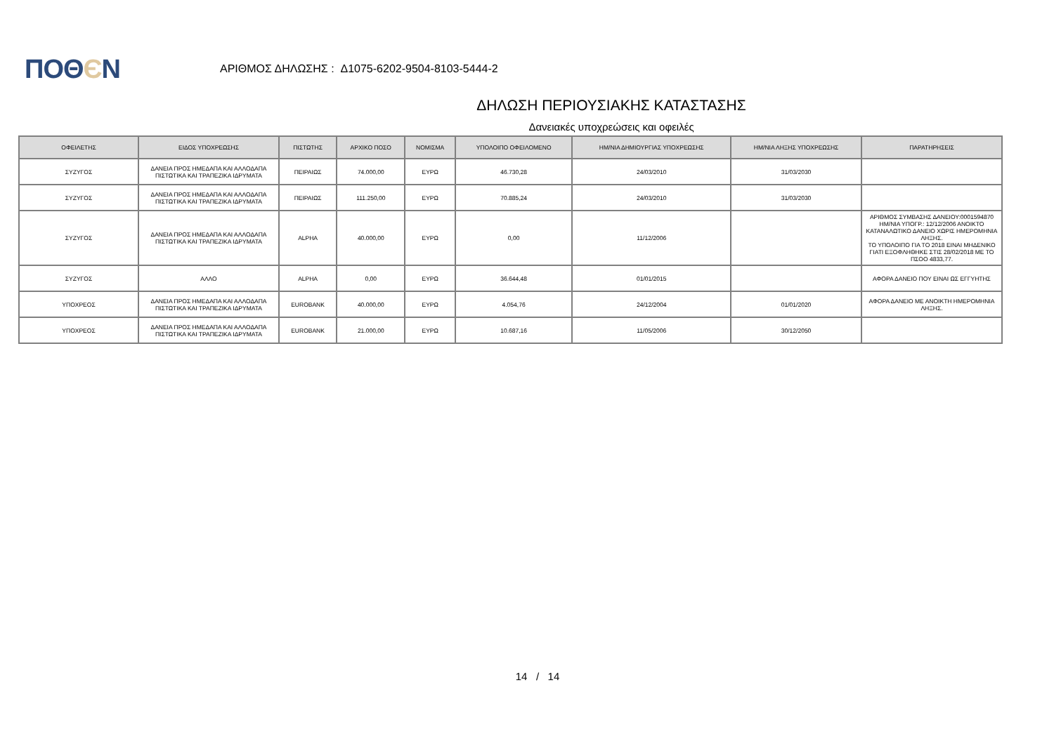ΠΟΘЄΝ
ΑΡΙΘΜΟΣ ΔΗΛΩΣΗΣ : Δ1075-6202-9504-8103-5444-2
ΔΗΛΩΣΗ ΠΕΡΙΟΥΣΙΑΚΗΣ ΚΑΤΑΣΤΑΣΗΣ
Δανειακές υποχρεώσεις και οφειλές
| ΟΦΕΙΛΕΤΗΣ | ΕΙΔΟΣ ΥΠΟΧΡΕΩΣΗΣ | ΠΙΣΤΩΤΗΣ | ΑΡΧΙΚΟ ΠΟΣΟ | ΝΟΜΙΣΜΑ | ΥΠΟΛΟΙΠΟ ΟΦΕΙΛΟΜΕΝΟ | ΗΜ/ΝΙΑ ΔΗΜΙΟΥΡΓΙΑΣ ΥΠΟΧΡΕΩΣΗΣ | ΗΜ/ΝΙΑ ΛΗΞΗΣ ΥΠΟΧΡΕΩΣΗΣ | ΠΑΡΑΤΗΡΗΣΕΙΣ |
| --- | --- | --- | --- | --- | --- | --- | --- | --- |
| ΣΥΖΥΓΟΣ | ΔΑΝΕΙΑ ΠΡΟΣ ΗΜΕΔΑΠΑ ΚΑΙ ΑΛΛΟΔΑΠΑ ΠΙΣΤΩΤΙΚΑ ΚΑΙ ΤΡΑΠΕΖΙΚΑ ΙΔΡΥΜΑΤΑ | ΠΕΙΡΑΙΩΣ | 74.000,00 | ΕΥΡΩ | 46.730,28 | 24/03/2010 | 31/03/2030 | |
| ΣΥΖΥΓΟΣ | ΔΑΝΕΙΑ ΠΡΟΣ ΗΜΕΔΑΠΑ ΚΑΙ ΑΛΛΟΔΑΠΑ ΠΙΣΤΩΤΙΚΑ ΚΑΙ ΤΡΑΠΕΖΙΚΑ ΙΔΡΥΜΑΤΑ | ΠΕΙΡΑΙΩΣ | 111.250,00 | ΕΥΡΩ | 70.885,24 | 24/03/2010 | 31/03/2030 | |
| ΣΥΖΥΓΟΣ | ΔΑΝΕΙΑ ΠΡΟΣ ΗΜΕΔΑΠΑ ΚΑΙ ΑΛΛΟΔΑΠΑ ΠΙΣΤΩΤΙΚΑ ΚΑΙ ΤΡΑΠΕΖΙΚΑ ΙΔΡΥΜΑΤΑ | ALPHA | 40.000,00 | ΕΥΡΩ | 0,00 | 11/12/2006 | | ΑΡΙΘΜΟΣ ΣΥΜΒΑΣΗΣ ΔΑΝΕΙΟΥ:0001594870 ΗΜ/ΝΙΑ ΥΠΟΓΡ.: 12/12/2006 ΑΝΟΙΚΤΟ ΚΑΤΑΝΑΛΩΤΙΚΟ ΔΑΝΕΙΟ ΧΩΡΙΣ ΗΜΕΡΟΜΗΝΙΑ ΛΗΞΗΣ. ΤΟ ΥΠΟΛΟΙΠΟ ΓΙΑ ΤΟ 2018 ΕΙΝΑΙ ΜΗΔΕΝΙΚΟ ΓΙΑΤΙ ΕΞΟΦΛΗΘΗΚΕ ΣΤΙΣ 28/02/2018 ΜΕ ΤΟ ΠΣΟΟ 4833,77. |
| ΣΥΖΥΓΟΣ | ΑΛΛΟ | ALPHA | 0,00 | ΕΥΡΩ | 36.644,48 | 01/01/2015 | | ΑΦΟΡΑ ΔΑΝΕΙΟ ΠΟΥ ΕΙΝΑΙ ΩΣ ΕΓΓΥΗΤΗΣ |
| ΥΠΟΧΡΕΟΣ | ΔΑΝΕΙΑ ΠΡΟΣ ΗΜΕΔΑΠΑ ΚΑΙ ΑΛΛΟΔΑΠΑ ΠΙΣΤΩΤΙΚΑ ΚΑΙ ΤΡΑΠΕΖΙΚΑ ΙΔΡΥΜΑΤΑ | EUROBANK | 40.000,00 | ΕΥΡΩ | 4.054,76 | 24/12/2004 | 01/01/2020 | ΑΦΟΡΑ ΔΑΝΕΙΟ ΜΕ ΑΝΟΙΚΤΗ ΗΜΕΡΟΜΗΝΙΑ ΛΗΞΗΣ. |
| ΥΠΟΧΡΕΟΣ | ΔΑΝΕΙΑ ΠΡΟΣ ΗΜΕΔΑΠΑ ΚΑΙ ΑΛΛΟΔΑΠΑ ΠΙΣΤΩΤΙΚΑ ΚΑΙ ΤΡΑΠΕΖΙΚΑ ΙΔΡΥΜΑΤΑ | EUROBANK | 21.000,00 | ΕΥΡΩ | 10.687,16 | 11/05/2006 | 30/12/2050 | |
14 / 14